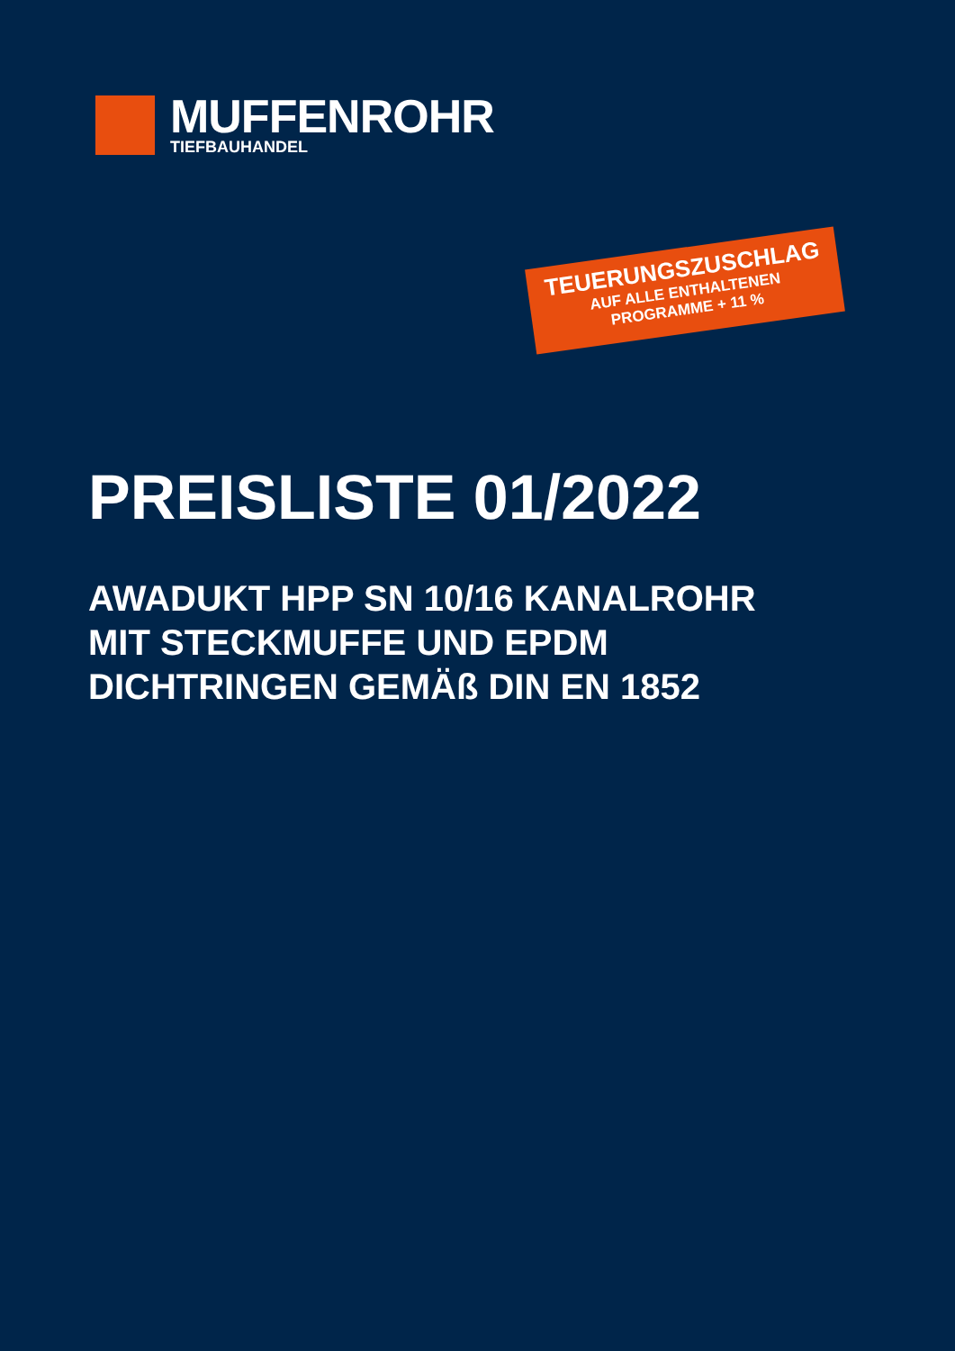MUFFENROHR
TIEFBAUHANDEL
TEUERUNGSZUSCHLAG
AUF ALLE ENTHALTENEN
PROGRAMME + 11 %
PREISLISTE 01/2022
AWADUKT HPP SN 10/16 KANALROHR
MIT STECKMUFFE UND EPDM
DICHTRINGEN GEMÄß DIN EN 1852